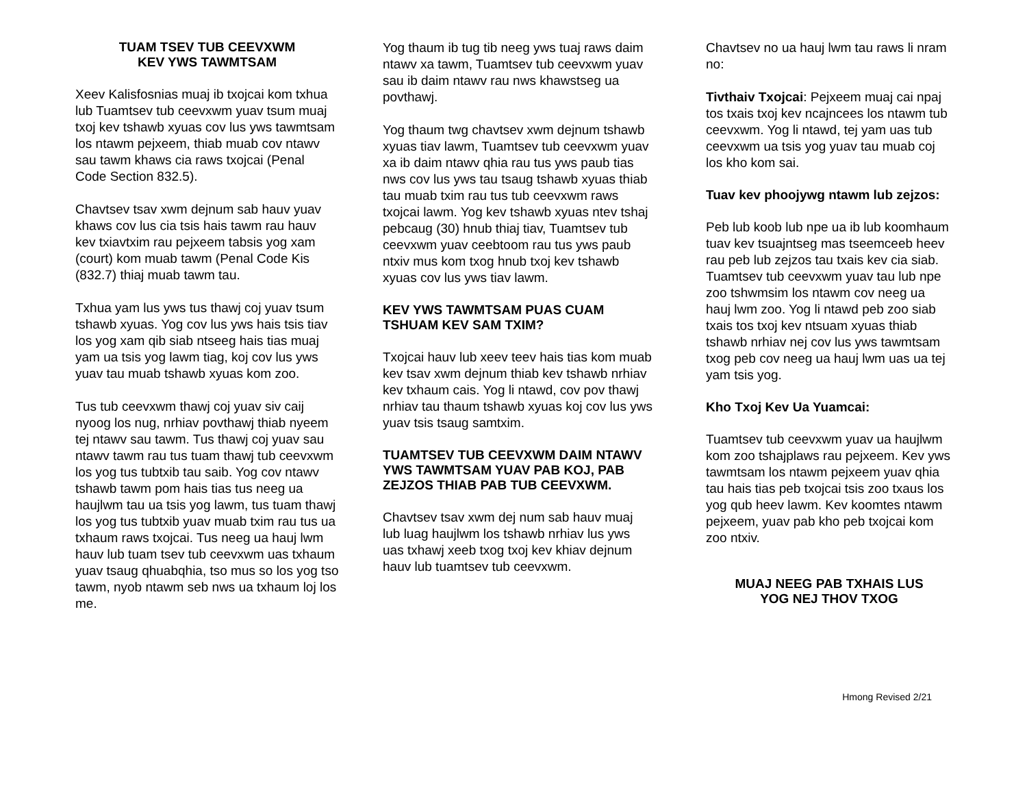TUAM TSEV TUB CEEVXWM
KEV YWS TAWMTSAM
Xeev Kalisfosnias muaj ib txojcai kom txhua lub Tuamtsev tub ceevxwm yuav tsum muaj txoj kev tshawb xyuas cov lus yws tawmtsam los ntawm pejxeem, thiab muab cov ntawv sau tawm khaws cia raws txojcai (Penal Code Section 832.5).
Chavtsev tsav xwm dejnum sab hauv yuav khaws cov lus cia tsis hais tawm rau hauv kev txiavtxim rau pejxeem tabsis yog xam (court) kom muab tawm (Penal Code Kis (832.7) thiaj muab tawm tau.
Txhua yam lus yws tus thawj coj yuav tsum tshawb xyuas. Yog cov lus yws hais tsis tiav los yog xam qib siab ntseeg hais tias muaj yam ua tsis yog lawm tiag, koj cov lus yws yuav tau muab tshawb xyuas kom zoo.
Tus tub ceevxwm thawj coj yuav siv caij nyoog los nug, nrhiav povthawj thiab nyeem tej ntawv sau tawm. Tus thawj coj yuav sau ntawv tawm rau tus tuam thawj tub ceevxwm los yog tus tubtxib tau saib. Yog cov ntawv tshawb tawm pom hais tias tus neeg ua haujlwm tau ua tsis yog lawm, tus tuam thawj los yog tus tubtxib yuav muab txim rau tus ua txhaum raws txojcai. Tus neeg ua hauj lwm hauv lub tuam tsev tub ceevxwm uas txhaum yuav tsaug qhuabqhia, tso mus so los yog tso tawm, nyob ntawm seb nws ua txhaum loj los me.
Yog thaum ib tug tib neeg yws tuaj raws daim ntawv xa tawm, Tuamtsev tub ceevxwm yuav sau ib daim ntawv rau nws khawstseg ua povthawj.
Yog thaum twg chavtsev xwm dejnum tshawb xyuas tiav lawm, Tuamtsev tub ceevxwm yuav xa ib daim ntawv qhia rau tus yws paub tias nws cov lus yws tau tsaug tshawb xyuas thiab tau muab txim rau tus tub ceevxwm raws txojcai lawm. Yog kev tshawb xyuas ntev tshaj pebcaug (30) hnub thiaj tiav, Tuamtsev tub ceevxwm yuav ceebtoom rau tus yws paub ntxiv mus kom txog hnub txoj kev tshawb xyuas cov lus yws tiav lawm.
KEV YWS TAWMTSAM PUAS CUAM TSHUAM KEV SAM TXIM?
Txojcai hauv lub xeev teev hais tias kom muab kev tsav xwm dejnum thiab kev tshawb nrhiav kev txhaum cais. Yog li ntawd, cov pov thawj nrhiav tau thaum tshawb xyuas koj cov lus yws yuav tsis tsaug samtxim.
TUAMTSEV TUB CEEVXWM DAIM NTAWV YWS TAWMTSAM YUAV PAB KOJ, PAB ZEJZOS THIAB PAB TUB CEEVXWM.
Chavtsev tsav xwm dej num sab hauv muaj lub luag haujlwm los tshawb nrhiav lus yws uas txhawj xeeb txog txoj kev khiav dejnum hauv lub tuamtsev tub ceevxwm.
Chavtsev no ua hauj lwm tau raws li nram no:
Tivthaiv Txojcai: Pejxeem muaj cai npaj tos txais txoj kev ncajncees los ntawm tub ceevxwm. Yog li ntawd, tej yam uas tub ceevxwm ua tsis yog yuav tau muab coj los kho kom sai.
Tuav kev phoojywg ntawm lub zejzos:
Peb lub koob lub npe ua ib lub koomhaum tuav kev tsuajntseg mas tseemceeb heev rau peb lub zejzos tau txais kev cia siab. Tuamtsev tub ceevxwm yuav tau lub npe zoo tshwmsim los ntawm cov neeg ua hauj lwm zoo. Yog li ntawd peb zoo siab txais tos txoj kev ntsuam xyuas thiab tshawb nrhiav nej cov lus yws tawmtsam txog peb cov neeg ua hauj lwm uas ua tej yam tsis yog.
Kho Txoj Kev Ua Yuamcai:
Tuamtsev tub ceevxwm yuav ua haujlwm kom zoo tshajplaws rau pejxeem. Kev yws tawmtsam los ntawm pejxeem yuav qhia tau hais tias peb txojcai tsis zoo txaus los yog qub heev lawm. Kev koomtes ntawm pejxeem, yuav pab kho peb txojcai kom zoo ntxiv.
MUAJ NEEG PAB TXHAIS LUS
YOG NEJ THOV TXOG
Hmong Revised 2/21